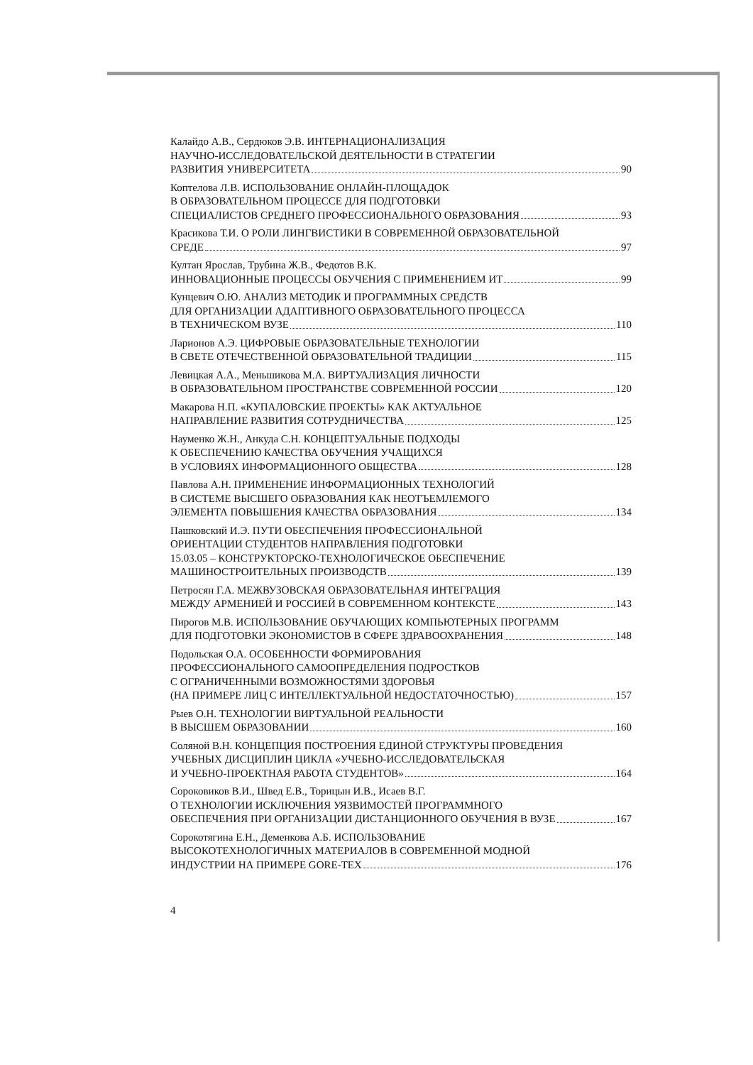Калайдо А.В., Сердюков Э.В. ИНТЕРНАЦИОНАЛИЗАЦИЯ
НАУЧНО-ИССЛЕДОВАТЕЛЬСКОЙ ДЕЯТЕЛЬНОСТИ В СТРАТЕГИИ
РАЗВИТИЯ УНИВЕРСИТЕТА 90
Коптелова Л.В. ИСПОЛЬЗОВАНИЕ ОНЛАЙН-ПЛОЩАДОК
В ОБРАЗОВАТЕЛЬНОМ ПРОЦЕССЕ ДЛЯ ПОДГОТОВКИ
СПЕЦИАЛИСТОВ СРЕДНЕГО ПРОФЕССИОНАЛЬНОГО ОБРАЗОВАНИЯ 93
Красикова Т.И. О РОЛИ ЛИНГВИСТИКИ В СОВРЕМЕННОЙ ОБРАЗОВАТЕЛЬНОЙ
СРЕДЕ 97
Култан Ярослав, Трубина Ж.В., Федотов В.К.
ИННОВАЦИОННЫЕ ПРОЦЕССЫ ОБУЧЕНИЯ С ПРИМЕНЕНИЕМ ИТ 99
Кунцевич О.Ю. АНАЛИЗ МЕТОДИК И ПРОГРАММНЫХ СРЕДСТВ
ДЛЯ ОРГАНИЗАЦИИ АДАПТИВНОГО ОБРАЗОВАТЕЛЬНОГО ПРОЦЕССА
В ТЕХНИЧЕСКОМ ВУЗЕ 110
Ларионов А.Э. ЦИФРОВЫЕ ОБРАЗОВАТЕЛЬНЫЕ ТЕХНОЛОГИИ
В СВЕТЕ ОТЕЧЕСТВЕННОЙ ОБРАЗОВАТЕЛЬНОЙ ТРАДИЦИИ 115
Левицкая А.А., Меньшикова М.А. ВИРТУАЛИЗАЦИЯ ЛИЧНОСТИ
В ОБРАЗОВАТЕЛЬНОМ ПРОСТРАНСТВЕ СОВРЕМЕННОЙ РОССИИ 120
Макарова Н.П. «КУПАЛОВСКИЕ ПРОЕКТЫ» КАК АКТУАЛЬНОЕ
НАПРАВЛЕНИЕ РАЗВИТИЯ СОТРУДНИЧЕСТВА 125
Науменко Ж.Н., Анкуда С.Н. КОНЦЕПТУАЛЬНЫЕ ПОДХОДЫ
К ОБЕСПЕЧЕНИЮ КАЧЕСТВА ОБУЧЕНИЯ УЧАЩИХСЯ
В УСЛОВИЯХ ИНФОРМАЦИОННОГО ОБЩЕСТВА 128
Павлова А.Н. ПРИМЕНЕНИЕ ИНФОРМАЦИОННЫХ ТЕХНОЛОГИЙ
В СИСТЕМЕ ВЫСШЕГО ОБРАЗОВАНИЯ КАК НЕОТЪЕМЛЕМОГО
ЭЛЕМЕНТА ПОВЫШЕНИЯ КАЧЕСТВА ОБРАЗОВАНИЯ 134
Пашковский И.Э. ПУТИ ОБЕСПЕЧЕНИЯ ПРОФЕССИОНАЛЬНОЙ
ОРИЕНТАЦИИ СТУДЕНТОВ НАПРАВЛЕНИЯ ПОДГОТОВКИ
15.03.05 – КОНСТРУКТОРСКО-ТЕХНОЛОГИЧЕСКОЕ ОБЕСПЕЧЕНИЕ
МАШИНОСТРОИТЕЛЬНЫХ ПРОИЗВОДСТВ 139
Петросян Г.А. МЕЖВУЗОВСКАЯ ОБРАЗОВАТЕЛЬНАЯ ИНТЕГРАЦИЯ
МЕЖДУ АРМЕНИЕЙ И РОССИЕЙ В СОВРЕМЕННОМ КОНТЕКСТЕ 143
Пирогов М.В. ИСПОЛЬЗОВАНИЕ ОБУЧАЮЩИХ КОМПЬЮТЕРНЫХ ПРОГРАММ
ДЛЯ ПОДГОТОВКИ ЭКОНОМИСТОВ В СФЕРЕ ЗДРАВООХРАНЕНИЯ 148
Подольская О.А. ОСОБЕННОСТИ ФОРМИРОВАНИЯ
ПРОФЕССИОНАЛЬНОГО САМООПРЕДЕЛЕНИЯ ПОДРОСТКОВ
С ОГРАНИЧЕННЫМИ ВОЗМОЖНОСТЯМИ ЗДОРОВЬЯ
(НА ПРИМЕРЕ ЛИЦ С ИНТЕЛЛЕКТУАЛЬНОЙ НЕДОСТАТОЧНОСТЬЮ) 157
Рыев О.Н. ТЕХНОЛОГИИ ВИРТУАЛЬНОЙ РЕАЛЬНОСТИ
В ВЫСШЕМ ОБРАЗОВАНИИ 160
Соляной В.Н. КОНЦЕПЦИЯ ПОСТРОЕНИЯ ЕДИНОЙ СТРУКТУРЫ ПРОВЕДЕНИЯ
УЧЕБНЫХ ДИСЦИПЛИН ЦИКЛА «УЧЕБНО-ИССЛЕДОВАТЕЛЬСКАЯ
И УЧЕБНО-ПРОЕКТНАЯ РАБОТА СТУДЕНТОВ» 164
Сороковиков В.И., Швед Е.В., Торицын И.В., Исаев В.Г.
О ТЕХНОЛОГИИ ИСКЛЮЧЕНИЯ УЯЗВИМОСТЕЙ ПРОГРАММНОГО
ОБЕСПЕЧЕНИЯ ПРИ ОРГАНИЗАЦИИ ДИСТАНЦИОННОГО ОБУЧЕНИЯ В ВУЗЕ 167
Сорокотягина Е.Н., Деменкова А.Б. ИСПОЛЬЗОВАНИЕ
ВЫСОКОТЕХНОЛОГИЧНЫХ МАТЕРИАЛОВ В СОВРЕМЕННОЙ МОДНОЙ
ИНДУСТРИИ НА ПРИМЕРЕ GORE-TEX 176
4